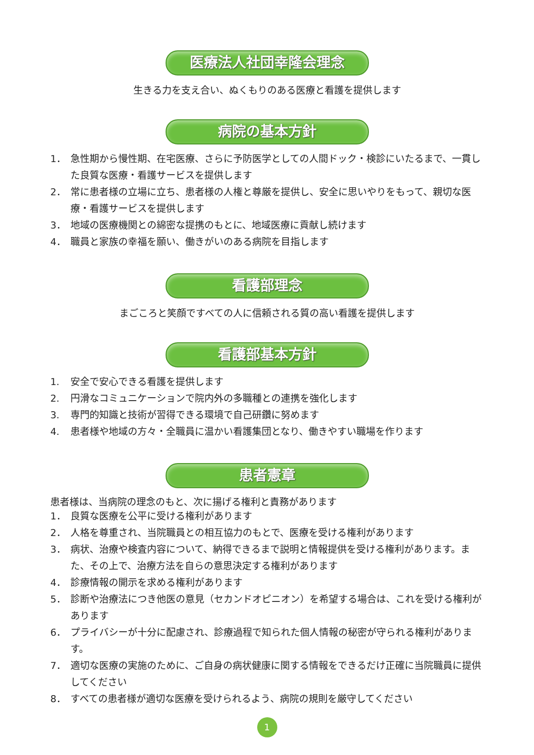医療法人社団幸隆会理念
生きる力を支え合い、ぬくもりのある医療と看護を提供します
病院の基本方針
1． 急性期から慢性期、在宅医療、さらに予防医学としての人間ドック・検診にいたるまで、一貫した良質な医療・看護サービスを提供します
2． 常に患者様の立場に立ち、患者様の人権と尊厳を提供し、安全に思いやりをもって、親切な医療・看護サービスを提供します
3． 地域の医療機関との綿密な提携のもとに、地域医療に貢献し続けます
4． 職員と家族の幸福を願い、働きがいのある病院を目指します
看護部理念
まごころと笑顔ですべての人に信頼される質の高い看護を提供します
看護部基本方針
1. 安全で安心できる看護を提供します
2. 円滑なコミュニケーションで院内外の多職種との連携を強化します
3. 専門的知識と技術が習得できる環境で自己研鑽に努めます
4. 患者様や地域の方々・全職員に温かい看護集団となり、働きやすい職場を作ります
患者憲章
患者様は、当病院の理念のもと、次に揚げる権利と責務があります
1． 良質な医療を公平に受ける権利があります
2． 人格を尊重され、当院職員との相互協力のもとで、医療を受ける権利があります
3． 病状、治療や検査内容について、納得できるまで説明と情報提供を受ける権利があります。また、その上で、治療方法を自らの意思決定する権利があります
4． 診療情報の開示を求める権利があります
5． 診断や治療法につき他医の意見（セカンドオピニオン）を希望する場合は、これを受ける権利があります
6． プライバシーが十分に配慮され、診療過程で知られた個人情報の秘密が守られる権利があります。
7． 適切な医療の実施のために、ご自身の病状健康に関する情報をできるだけ正確に当院職員に提供してください
8． すべての患者様が適切な医療を受けられるよう、病院の規則を厳守してください
1